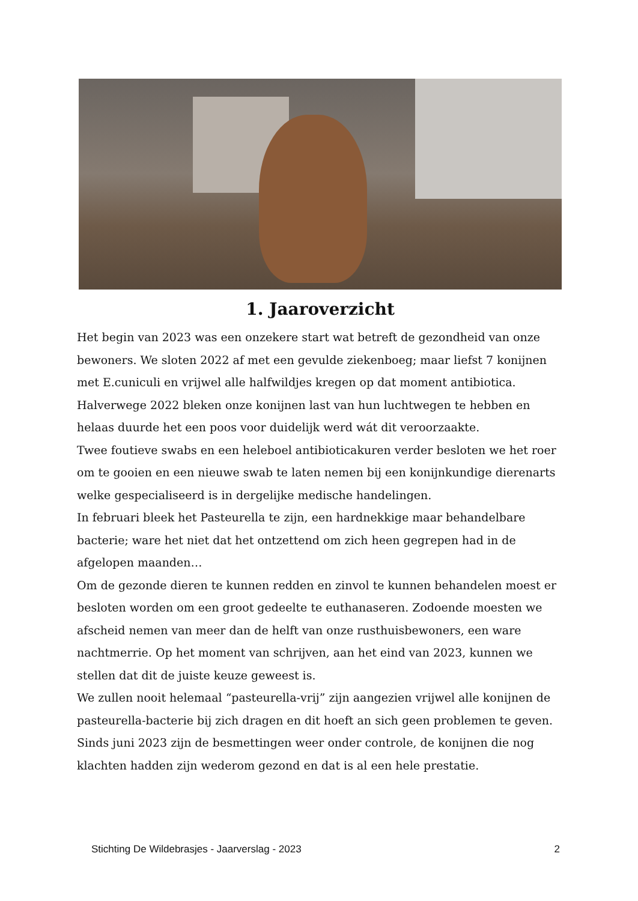1. Jaaroverzicht
Het begin van 2023 was een onzekere start wat betreft de gezondheid van onze bewoners. We sloten 2022 af met een gevulde ziekenboeg; maar liefst 7 konijnen met E.cuniculi en vrijwel alle halfwildjes kregen op dat moment antibiotica.
Halverwege 2022 bleken onze konijnen last van hun luchtwegen te hebben en helaas duurde het een poos voor duidelijk werd wát dit veroorzaakte.
Twee foutieve swabs en een heleboel antibioticakuren verder besloten we het roer om te gooien en een nieuwe swab te laten nemen bij een konijnkundige dierenarts welke gespecialiseerd is in dergelijke medische handelingen.
In februari bleek het Pasteurella te zijn, een hardnekkige maar behandelbare bacterie; ware het niet dat het ontzettend om zich heen gegrepen had in de afgelopen maanden…
Om de gezonde dieren te kunnen redden en zinvol te kunnen behandelen moest er besloten worden om een groot gedeelte te euthanaseren. Zodoende moesten we afscheid nemen van meer dan de helft van onze rusthuisbewoners, een ware nachtmerrie. Op het moment van schrijven, aan het eind van 2023, kunnen we stellen dat dit de juiste keuze geweest is.
We zullen nooit helemaal “pasteurella-vrij” zijn aangezien vrijwel alle konijnen de pasteurella-bacterie bij zich dragen en dit hoeft an sich geen problemen te geven. Sinds juni 2023 zijn de besmettingen weer onder controle, de konijnen die nog klachten hadden zijn wederom gezond en dat is al een hele prestatie.
Stichting De Wildebrasjes - Jaarverslag - 2023 2